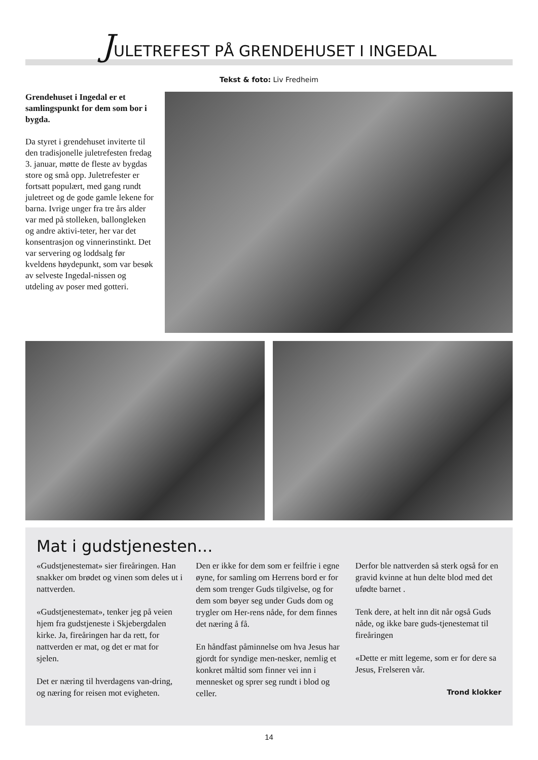JULETREFEST PÅ GRENDEHUSET I INGEDAL
Tekst & foto: Liv Fredheim
Grendehuset i Ingedal er et samlingspunkt for dem som bor i bygda.
Da styret i grendehuset inviterte til den tradisjonelle juletrefesten fredag 3. januar, møtte de fleste av bygdas store og små opp. Juletrefester er fortsatt populært, med gang rundt juletreet og de gode gamle lekene for barna. Ivrige unger fra tre års alder var med på stolleken, ballongleken og andre aktivi-teter, her var det konsentrasjon og vinnerinstinkt. Det var servering og loddsalg før kveldens høydepunkt, som var besøk av selveste Ingedal-nissen og utdeling av poser med gotteri.
Mat i gudstjenesten...
«Gudstjenestemat» sier fireåringen. Han snakker om brødet og vinen som deles ut i nattverden.
«Gudstjenestemat», tenker jeg på veien hjem fra gudstjeneste i Skjebergdalen kirke. Ja, fireåringen har da rett, for nattverden er mat, og det er mat for sjelen.
Det er næring til hverdagens van-dring, og næring for reisen mot evigheten.
Den er ikke for dem som er feilfrie i egne øyne, for samling om Herrens bord er for dem som trenger Guds tilgivelse, og for dem som bøyer seg under Guds dom og trygler om Her-rens nåde, for dem finnes det næring å få.
En håndfast påminnelse om hva Jesus har gjordt for syndige men-nesker, nemlig et konkret måltid som finner vei inn i mennesket og sprer seg rundt i blod og celler.
Derfor ble nattverden så sterk også for en gravid kvinne at hun delte blod med det ufødte barnet .
Tenk dere, at helt inn dit når også Guds nåde, og ikke bare guds-tjenestemat til fireåringen
«Dette er mitt legeme, som er for dere sa Jesus, Frelseren vår.
Trond klokker
14